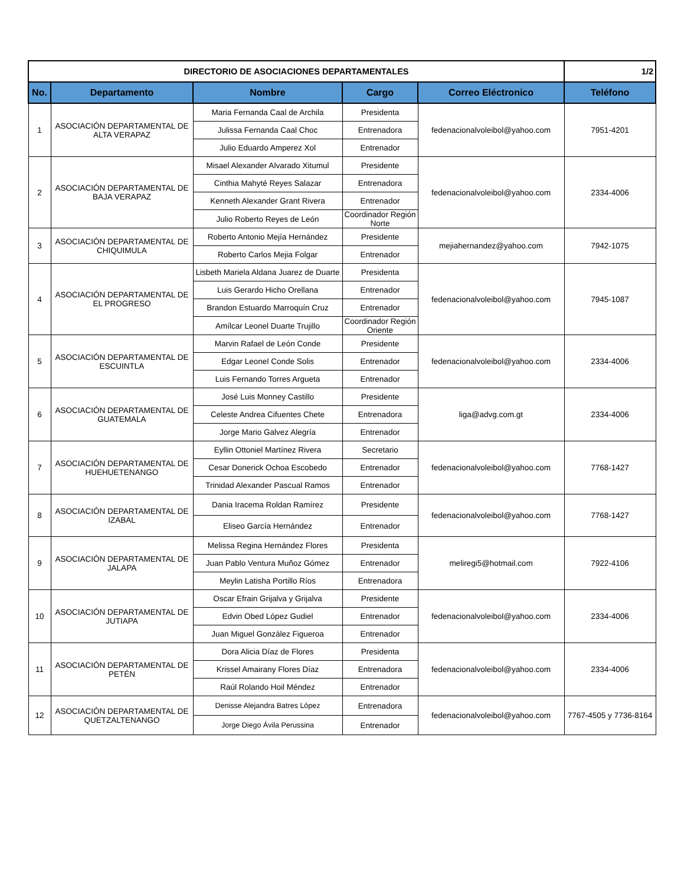| DIRECTORIO DE ASOCIACIONES DEPARTAMENTALES | | | | | 1/2 |
| No. | Departamento | Nombre | Cargo | Correo Eléctronico | Teléfono |
| 1 | ASOCIACIÓN DEPARTAMENTAL DE ALTA VERAPAZ | Maria Fernanda Caal de Archila | Presidenta | fedenacionalvoleibol@yahoo.com | 7951-4201 |
| | | Julissa Fernanda Caal Choc | Entrenadora | | |
| | | Julio Eduardo Amperez Xol | Entrenador | | |
| 2 | ASOCIACIÓN DEPARTAMENTAL DE BAJA VERAPAZ | Misael Alexander Alvarado Xitumul | Presidente | fedenacionalvoleibol@yahoo.com | 2334-4006 |
| | | Cinthia Mahyté Reyes Salazar | Entrenadora | | |
| | | Kenneth Alexander Grant Rivera | Entrenador | | |
| | | Julio Roberto Reyes de León | Coordinador Región Norte | | |
| 3 | ASOCIACIÓN DEPARTAMENTAL DE CHIQUIMULA | Roberto Antonio Mejía Hernández | Presidente | mejiahernandez@yahoo.com | 7942-1075 |
| | | Roberto Carlos Mejia Folgar | Entrenador | | |
| 4 | ASOCIACIÓN DEPARTAMENTAL DE EL PROGRESO | Lisbeth Mariela Aldana Juarez de Duarte | Presidenta | fedenacionalvoleibol@yahoo.com | 7945-1087 |
| | | Luis Gerardo Hicho Orellana | Entrenador | | |
| | | Brandon Estuardo Marroquín Cruz | Entrenador | | |
| | | Amílcar Leonel Duarte Trujillo | Coordinador Región Oriente | | |
| 5 | ASOCIACIÓN DEPARTAMENTAL DE ESCUINTLA | Marvin Rafael de León Conde | Presidente | fedenacionalvoleibol@yahoo.com | 2334-4006 |
| | | Edgar Leonel Conde Solis | Entrenador | | |
| | | Luis Fernando Torres Argueta | Entrenador | | |
| 6 | ASOCIACIÓN DEPARTAMENTAL DE GUATEMALA | José Luis Monney Castillo | Presidente | liga@advg.com.gt | 2334-4006 |
| | | Celeste Andrea Cifuentes Chete | Entrenadora | | |
| | | Jorge Mario Galvez Alegría | Entrenador | | |
| 7 | ASOCIACIÓN DEPARTAMENTAL DE HUEHUETENANGO | Eyllin Ottoniel Martínez Rivera | Secretario | fedenacionalvoleibol@yahoo.com | 7768-1427 |
| | | Cesar Donerick Ochoa Escobedo | Entrenador | | |
| | | Trinidad Alexander Pascual Ramos | Entrenador | | |
| 8 | ASOCIACIÓN DEPARTAMENTAL DE IZABAL | Dania Iracema Roldan Ramírez | Presidente | fedenacionalvoleibol@yahoo.com | 7768-1427 |
| | | Eliseo García Hernández | Entrenador | | |
| 9 | ASOCIACIÓN DEPARTAMENTAL DE JALAPA | Melissa Regina Hernández Flores | Presidenta | meliregi5@hotmail.com | 7922-4106 |
| | | Juan Pablo Ventura Muñoz Gómez | Entrenador | | |
| | | Meylin Latisha Portillo Ríos | Entrenadora | | |
| 10 | ASOCIACIÓN DEPARTAMENTAL DE JUTIAPA | Oscar Efrain Grijalva y Grijalva | Presidente | fedenacionalvoleibol@yahoo.com | 2334-4006 |
| | | Edvin Obed López Gudiel | Entrenador | | |
| | | Juan Miguel González Figueroa | Entrenador | | |
| 11 | ASOCIACIÓN DEPARTAMENTAL DE PETÉN | Dora Alicia Díaz de Flores | Presidenta | fedenacionalvoleibol@yahoo.com | 2334-4006 |
| | | Krissel Amairany Flores Díaz | Entrenadora | | |
| | | Raúl Rolando Hoil Méndez | Entrenador | | |
| 12 | ASOCIACIÓN DEPARTAMENTAL DE QUETZALTENANGO | Denisse Alejandra Batres López | Entrenadora | fedenacionalvoleibol@yahoo.com | 7767-4505 y 7736-8164 |
| | | Jorge Diego Ávila Perussina | Entrenador | | |